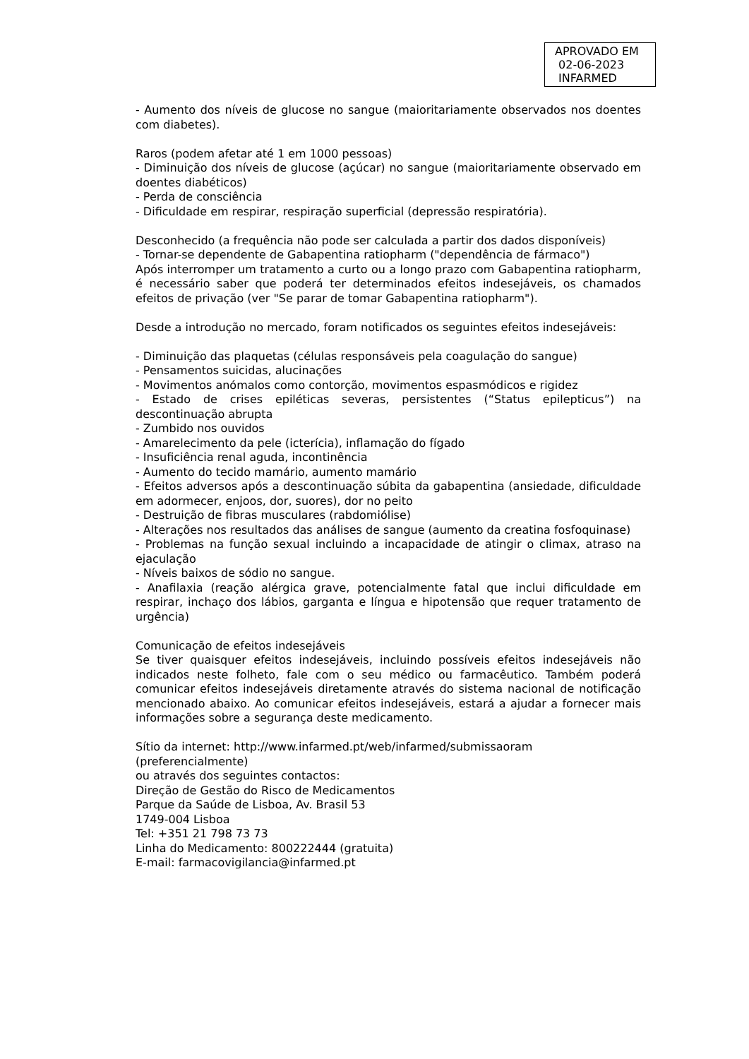APROVADO EM
02-06-2023
INFARMED
- Aumento dos níveis de glucose no sangue (maioritariamente observados nos doentes com diabetes).
Raros (podem afetar até 1 em 1000 pessoas)
- Diminuição dos níveis de glucose (açúcar) no sangue (maioritariamente observado em doentes diabéticos)
- Perda de consciência
- Dificuldade em respirar, respiração superficial (depressão respiratória).
Desconhecido (a frequência não pode ser calculada a partir dos dados disponíveis)
- Tornar-se dependente de Gabapentina ratiopharm ("dependência de fármaco")
Após interromper um tratamento a curto ou a longo prazo com Gabapentina ratiopharm, é necessário saber que poderá ter determinados efeitos indesejáveis, os chamados efeitos de privação (ver "Se parar de tomar Gabapentina ratiopharm").
Desde a introdução no mercado, foram notificados os seguintes efeitos indesejáveis:
- Diminuição das plaquetas (células responsáveis pela coagulação do sangue)
- Pensamentos suicidas, alucinações
- Movimentos anómalos como contorção, movimentos espasmódicos e rigidez
- Estado de crises epiléticas severas, persistentes (“Status epilepticus”) na descontinuação abrupta
- Zumbido nos ouvidos
- Amarelecimento da pele (icterícia), inflamação do fígado
- Insuficiência renal aguda, incontinência
- Aumento do tecido mamário, aumento mamário
- Efeitos adversos após a descontinuação súbita da gabapentina (ansiedade, dificuldade em adormecer, enjoos, dor, suores), dor no peito
- Destruição de fibras musculares (rabdomiólise)
- Alterações nos resultados das análises de sangue (aumento da creatina fosfoquinase)
- Problemas na função sexual incluindo a incapacidade de atingir o climax, atraso na ejaculação
- Níveis baixos de sódio no sangue.
- Anafilaxia (reação alérgica grave, potencialmente fatal que inclui dificuldade em respirar, inchaço dos lábios, garganta e língua e hipotensão que requer tratamento de urgência)
Comunicação de efeitos indesejáveis
Se tiver quaisquer efeitos indesejáveis, incluindo possíveis efeitos indesejáveis não indicados neste folheto, fale com o seu médico ou farmacêutico. Também poderá comunicar efeitos indesejáveis diretamente através do sistema nacional de notificação mencionado abaixo. Ao comunicar efeitos indesejáveis, estará a ajudar a fornecer mais informações sobre a segurança deste medicamento.
Sítio da internet: http://www.infarmed.pt/web/infarmed/submissaoram
(preferencialmente)
ou através dos seguintes contactos:
Direção de Gestão do Risco de Medicamentos
Parque da Saúde de Lisboa, Av. Brasil 53
1749-004 Lisboa
Tel: +351 21 798 73 73
Linha do Medicamento: 800222444 (gratuita)
E-mail: farmacovigilancia@infarmed.pt